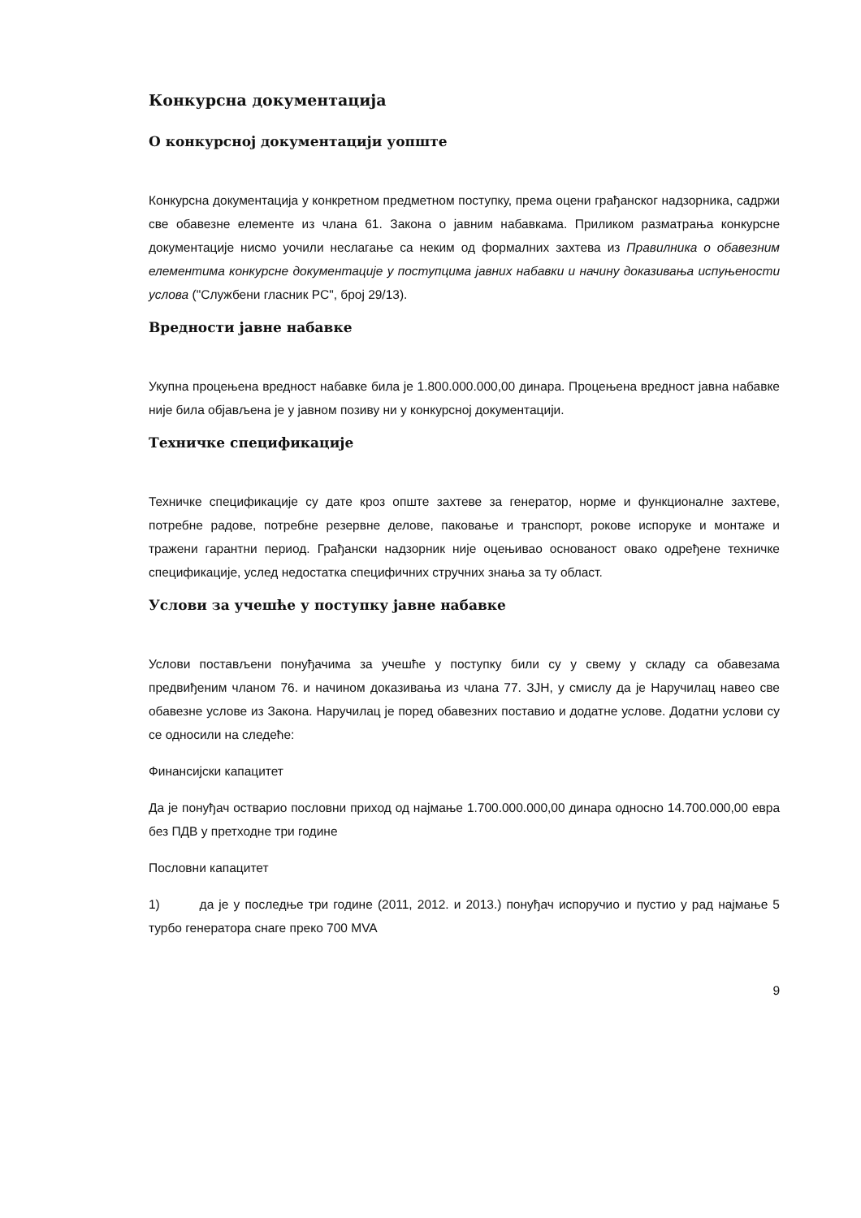Конкурсна документација
О конкурсној документацији уопште
Конкурсна документација у конкретном предметном поступку, према оцени грађанског надзорника, садржи све обавезне елементе из члана 61. Закона о јавним набавкама. Приликом разматрања конкурсне документације нисмо уочили неслагање са неким од формалних захтева из Правилника о обавезним елементима конкурсне документације у поступцима јавних набавки и начину доказивања испуњености услова ("Службени гласник РС", број 29/13).
Вредности јавне набавке
Укупна процењена вредност набавке била је 1.800.000.000,00 динара. Процењена вредност јавна набавке није била објављена је у јавном позиву ни у конкурсној документацији.
Техничке спецификације
Техничке спецификације су дате кроз опште захтеве за генератор, норме и функционалне захтеве, потребне радове, потребне резервне делове, паковање и транспорт, рокове испоруке и монтаже и тражени гарантни период. Грађански надзорник није оцењивао основаност овако одређене техничке спецификације, услед недостатка специфичних стручних знања за ту област.
Услови за учешће у поступку јавне набавке
Услови постављени понуђачима за учешће у поступку били су у свему у складу са обавезама предвиђеним чланом 76. и начином доказивања из члана 77. ЗЈН, у смислу да је Наручилац навео све обавезне услове из Закона. Наручилац је поред обавезних поставио и додатне услове. Додатни услови су се односили на следеће:
Финансијски капацитет
Да је понуђач остварио пословни приход од најмање 1.700.000.000,00 динара односно 14.700.000,00 евра без ПДВ у претходне три године
Пословни капацитет
1) да је у последње три године (2011, 2012. и 2013.) понуђач испоручио и пустио у рад најмање 5 турбо генератора снаге преко 700 MVA
9